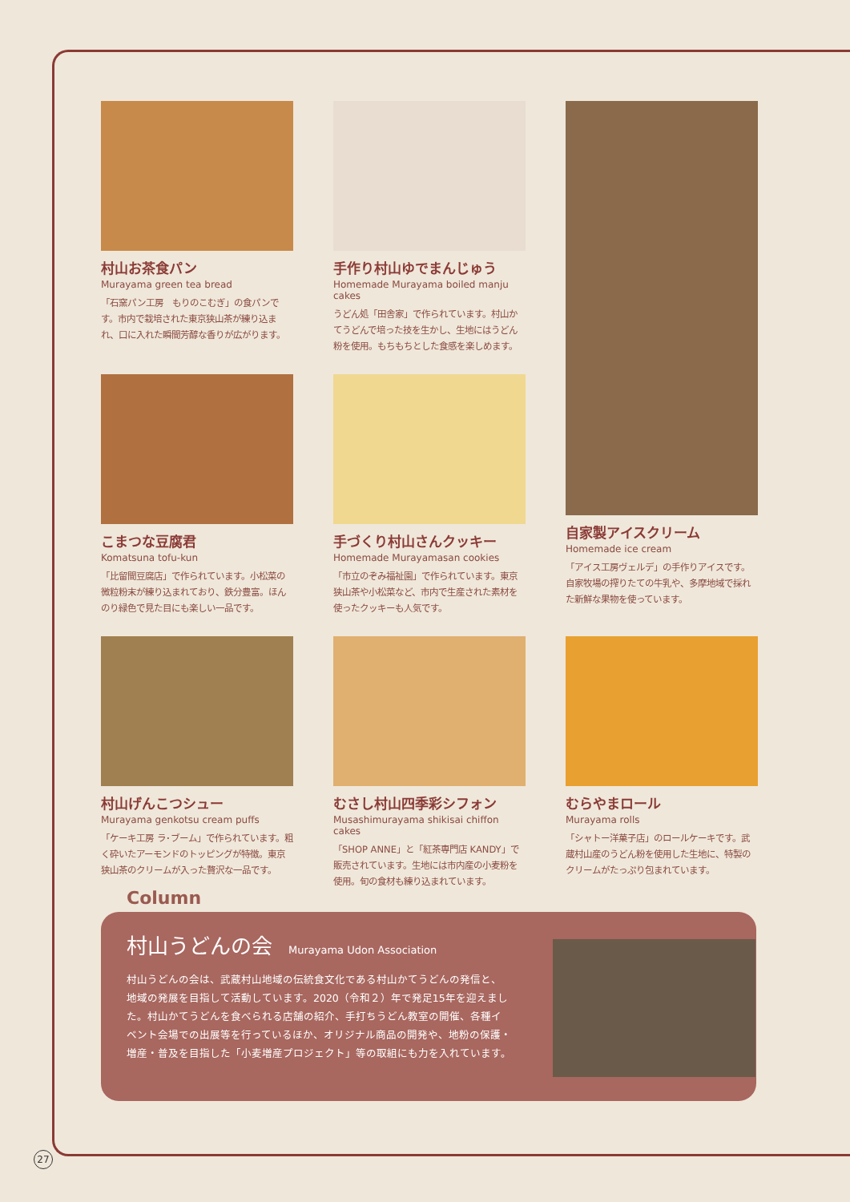村山お茶食パン
Murayama green tea bread
「石窯パン工房　もりのこむぎ」の食パンです。市内で栽培された東京狭山茶が練り込まれ、口に入れた瞬間芳醇な香りが広がります。
手作り村山ゆでまんじゅう
Homemade Murayama boiled manju cakes
うどん処「田舎家」で作られています。村山かてうどんで培った技を生かし、生地にはうどん粉を使用。もちもちとした食感を楽しめます。
自家製アイスクリーム
Homemade ice cream
「アイス工房ヴェルデ」の手作りアイスです。自家牧場の搾りたての牛乳や、多摩地域で採れた新鮮な果物を使っています。
こまつな豆腐君
Komatsuna tofu-kun
「比留間豆腐店」で作られています。小松菜の微粒粉末が練り込まれており、鉄分豊富。ほんのり緑色で見た目にも楽しい一品です。
手づくり村山さんクッキー
Homemade Murayamasan cookies
「市立のぞみ福祉園」で作られています。東京狭山茶や小松菜など、市内で生産された素材を使ったクッキーも人気です。
村山げんこつシュー
Murayama genkotsu cream puffs
「ケーキ工房 ラ･ブーム」で作られています。粗く砕いたアーモンドのトッピングが特徴。東京狭山茶のクリームが入った贅沢な一品です。
むさし村山四季彩シフォン
Musashimurayama shikisai chiffon cakes
「SHOP ANNE」と「紅茶専門店 KANDY」で販売されています。生地には市内産の小麦粉を使用。旬の食材も練り込まれています。
むらやまロール
Murayama rolls
「シャトー洋菓子店」のロールケーキです。武蔵村山産のうどん粉を使用した生地に、特製のクリームがたっぷり包まれています。
Column
村山うどんの会 Murayama Udon Association
村山うどんの会は、武蔵村山地域の伝統食文化である村山かてうどんの発信と、地域の発展を目指して活動しています。2020（令和２）年で発足15年を迎えました。村山かてうどんを食べられる店舗の紹介、手打ちうどん教室の開催、各種イベント会場での出展等を行っているほか、オリジナル商品の開発や、地粉の保護・増産・普及を目指した「小麦増産プロジェクト」等の取組にも力を入れています。
27